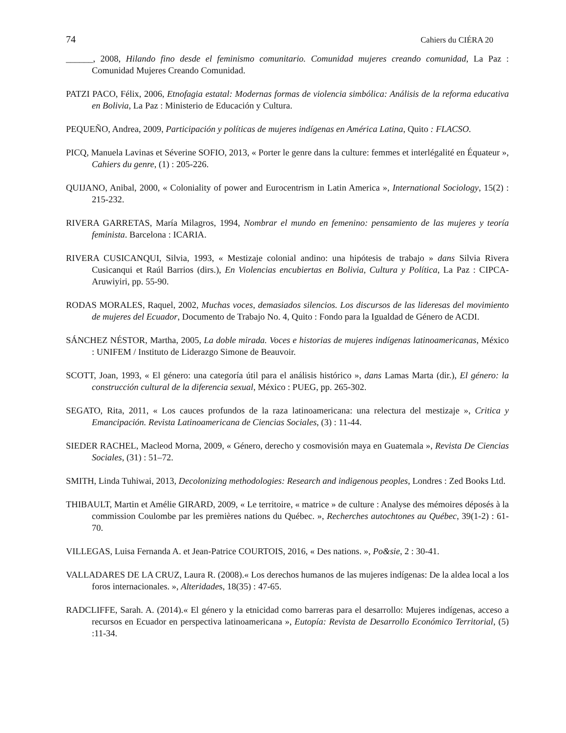74 Cahiers du CIÉRA 20
______, 2008, Hilando fino desde el feminismo comunitario. Comunidad mujeres creando comunidad, La Paz : Comunidad Mujeres Creando Comunidad.
PATZI PACO, Félix, 2006, Etnofagia estatal: Modernas formas de violencia simbólica: Análisis de la reforma educativa en Bolivia, La Paz : Ministerio de Educación y Cultura.
PEQUEÑO, Andrea, 2009, Participación y políticas de mujeres indígenas en América Latina, Quito : FLACSO.
PICQ, Manuela Lavinas et Séverine SOFIO, 2013, « Porter le genre dans la culture: femmes et interlégalité en Équateur », Cahiers du genre, (1) : 205-226.
QUIJANO, Anibal, 2000, « Coloniality of power and Eurocentrism in Latin America », International Sociology, 15(2) : 215-232.
RIVERA GARRETAS, María Milagros, 1994, Nombrar el mundo en femenino: pensamiento de las mujeres y teoría feminista. Barcelona : ICARIA.
RIVERA CUSICANQUI, Silvia, 1993, « Mestizaje colonial andino: una hipótesis de trabajo » dans Silvia Rivera Cusicanqui et Raúl Barrios (dirs.), En Violencias encubiertas en Bolivia, Cultura y Política, La Paz : CIPCA-Aruwiyiri, pp. 55-90.
RODAS MORALES, Raquel, 2002, Muchas voces, demasiados silencios. Los discursos de las lideresas del movimiento de mujeres del Ecuador, Documento de Trabajo No. 4, Quito : Fondo para la Igualdad de Género de ACDI.
SÁNCHEZ NÉSTOR, Martha, 2005, La doble mirada. Voces e historias de mujeres indígenas latinoamericanas, México : UNIFEM / Instituto de Liderazgo Simone de Beauvoir.
SCOTT, Joan, 1993, « El género: una categoría útil para el análisis histórico », dans Lamas Marta (dir.), El género: la construcción cultural de la diferencia sexual, México : PUEG, pp. 265-302.
SEGATO, Rita, 2011, « Los cauces profundos de la raza latinoamericana: una relectura del mestizaje », Critica y Emancipación. Revista Latinoamericana de Ciencias Sociales, (3) : 11-44.
SIEDER RACHEL, Macleod Morna, 2009, « Género, derecho y cosmovisión maya en Guatemala », Revista De Ciencias Sociales, (31) : 51–72.
SMITH, Linda Tuhiwai, 2013, Decolonizing methodologies: Research and indigenous peoples, Londres : Zed Books Ltd.
THIBAULT, Martin et Amélie GIRARD, 2009, « Le territoire, « matrice » de culture : Analyse des mémoires déposés à la commission Coulombe par les premières nations du Québec. », Recherches autochtones au Québec, 39(1-2) : 61-70.
VILLEGAS, Luisa Fernanda A. et Jean-Patrice COURTOIS, 2016, « Des nations. », Po&sie, 2 : 30-41.
VALLADARES DE LA CRUZ, Laura R. (2008).« Los derechos humanos de las mujeres indígenas: De la aldea local a los foros internacionales. », Alteridades, 18(35) : 47-65.
RADCLIFFE, Sarah. A. (2014).« El género y la etnicidad como barreras para el desarrollo: Mujeres indígenas, acceso a recursos en Ecuador en perspectiva latinoamericana », Eutopía: Revista de Desarrollo Económico Territorial, (5) :11-34.